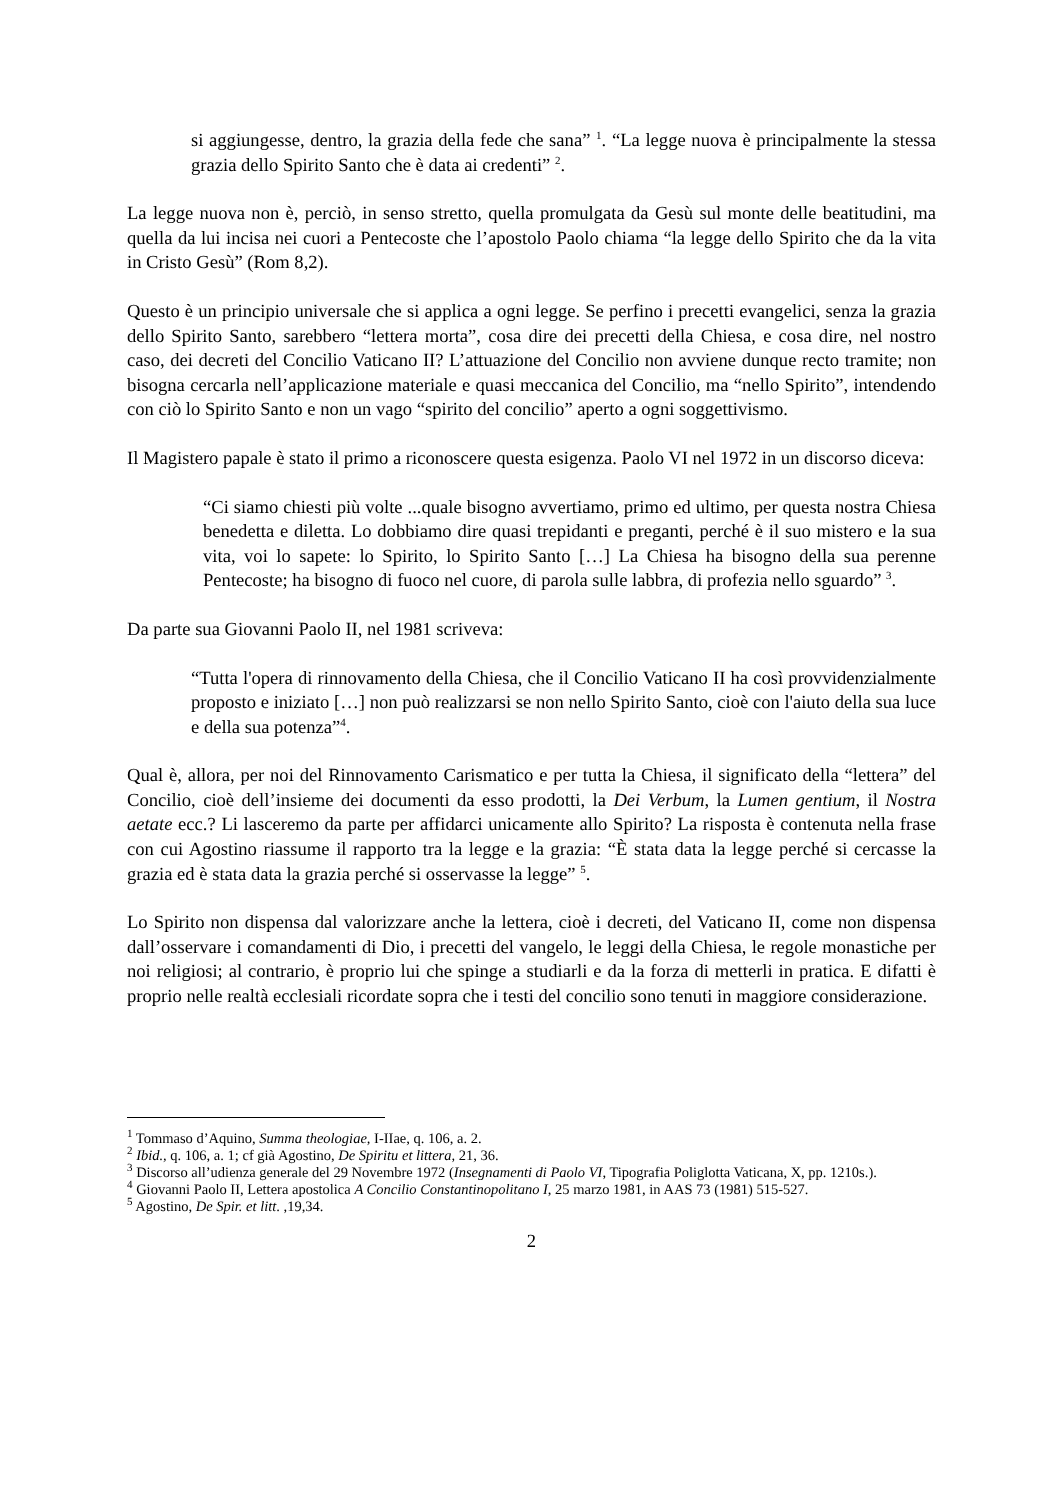si aggiungesse, dentro, la grazia della fede che sana” <sup>1</sup>. “La legge nuova è principalmente la stessa grazia dello Spirito Santo che è data ai credenti” <sup>2</sup>.
La legge nuova non è, perciò, in senso stretto, quella promulgata da Gesù sul monte delle beatitudini, ma quella da lui incisa nei cuori a Pentecoste che l’apostolo Paolo chiama “la legge dello Spirito che da la vita in Cristo Gesù” (Rom 8,2).
Questo è un principio universale che si applica a ogni legge. Se perfino i precetti evangelici, senza la grazia dello Spirito Santo, sarebbero “lettera morta”, cosa dire dei precetti della Chiesa, e cosa dire, nel nostro caso, dei decreti del Concilio Vaticano II? L’attuazione del Concilio non avviene dunque recto tramite; non bisogna cercarla nell’applicazione materiale e quasi meccanica del Concilio, ma “nello Spirito”, intendendo con ciò lo Spirito Santo e non un vago “spirito del concilio” aperto a ogni soggettivismo.
Il Magistero papale è stato il primo a riconoscere questa esigenza. Paolo VI nel 1972 in un discorso diceva:
“Ci siamo chiesti più volte ...quale bisogno avvertiamo, primo ed ultimo, per questa nostra Chiesa benedetta e diletta. Lo dobbiamo dire quasi trepidanti e preganti, perché è il suo mistero e la sua vita, voi lo sapete: lo Spirito, lo Spirito Santo […] La Chiesa ha bisogno della sua perenne Pentecoste; ha bisogno di fuoco nel cuore, di parola sulle labbra, di profezia nello sguardo” <sup>3</sup>.
Da parte sua Giovanni Paolo II, nel 1981 scriveva:
“Tutta l'opera di rinnovamento della Chiesa, che il Concilio Vaticano II ha così provvidenzialmente proposto e iniziato […] non può realizzarsi se non nello Spirito Santo, cioè con l'aiuto della sua luce e della sua potenza”<sup>4</sup>.
Qual è, allora, per noi del Rinnovamento Carismatico e per tutta la Chiesa, il significato della “lettera” del Concilio, cioè dell’insieme dei documenti da esso prodotti, la Dei Verbum, la Lumen gentium, il Nostra aetate ecc.? Li lasceremo da parte per affidarci unicamente allo Spirito? La risposta è contenuta nella frase con cui Agostino riassume il rapporto tra la legge e la grazia: “È stata data la legge perché si cercasse la grazia ed è stata data la grazia perché si osservasse la legge” <sup>5</sup>.
Lo Spirito non dispensa dal valorizzare anche la lettera, cioè i decreti, del Vaticano II, come non dispensa dall’osservare i comandamenti di Dio, i precetti del vangelo, le leggi della Chiesa, le regole monastiche per noi religiosi; al contrario, è proprio lui che spinge a studiarli e da la forza di metterli in pratica. E difatti è proprio nelle realtà ecclesiali ricordate sopra che i testi del concilio sono tenuti in maggiore considerazione.
<sup>1</sup> Tommaso d’Aquino, Summa theologiae, I-IIae, q. 106, a. 2.
<sup>2</sup> Ibid., q. 106, a. 1; cf già Agostino, De Spiritu et littera, 21, 36.
<sup>3</sup> Discorso all’udienza generale del 29 Novembre 1972 (Insegnamenti di Paolo VI, Tipografia Poliglotta Vaticana, X, pp. 1210s.).
<sup>4</sup> Giovanni Paolo II, Lettera apostolica A Concilio Constantinopolitano I, 25 marzo 1981, in AAS 73 (1981) 515-527.
<sup>5</sup> Agostino, De Spir. et litt. ,19,34.
2